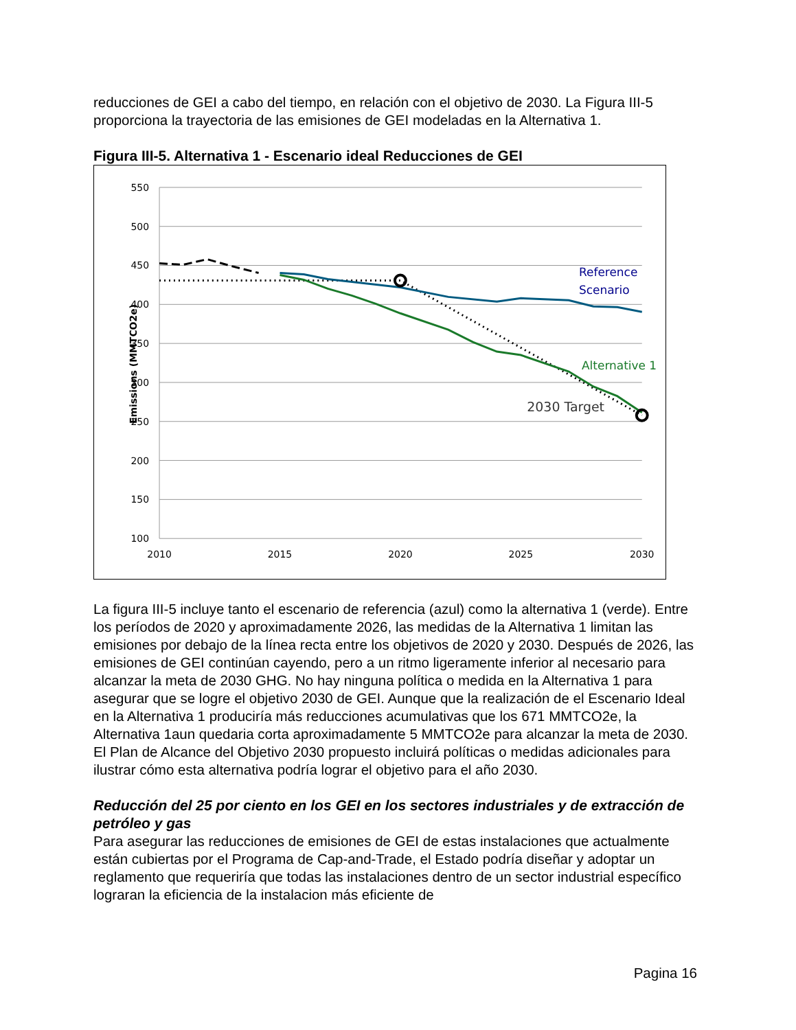reducciones de GEI a cabo del tiempo, en relación con el objetivo de 2030. La Figura III-5 proporciona la trayectoria de las emisiones de GEI modeladas en la Alternativa 1.
Figura III-5. Alternativa 1 - Escenario ideal Reducciones de GEI
550
500
450
400
350
300
250
200
150
100
2010
2015
2020
2025
2030
Emissions (MMTCO2e)
Reference
Scenario
Alternative 1
2030 Target
La figura III-5 incluye tanto el escenario de referencia (azul) como la alternativa 1 (verde). Entre los períodos de 2020 y aproximadamente 2026, las medidas de la Alternativa 1 limitan las emisiones por debajo de la línea recta entre los objetivos de 2020 y 2030. Después de 2026, las emisiones de GEI continúan cayendo, pero a un ritmo ligeramente inferior al necesario para alcanzar la meta de 2030 GHG. No hay ninguna política o medida en la Alternativa 1 para asegurar que se logre el objetivo 2030 de GEI. Aunque que la realización de el Escenario Ideal en la Alternativa 1 produciría más reducciones acumulativas que los 671 MMTCO2e, la Alternativa 1aun quedaria corta aproximadamente 5 MMTCO2e para alcanzar la meta de 2030. El Plan de Alcance del Objetivo 2030 propuesto incluirá políticas o medidas adicionales para ilustrar cómo esta alternativa podría lograr el objetivo para el año 2030.
Reducción del 25 por ciento en los GEI en los sectores industriales y de extracción de petróleo y gas
Para asegurar las reducciones de emisiones de GEI de estas instalaciones que actualmente están cubiertas por el Programa de Cap-and-Trade, el Estado podría diseñar y adoptar un reglamento que requeriría que todas las instalaciones dentro de un sector industrial específico lograran la eficiencia de la instalacion más eficiente de
Pagina 16